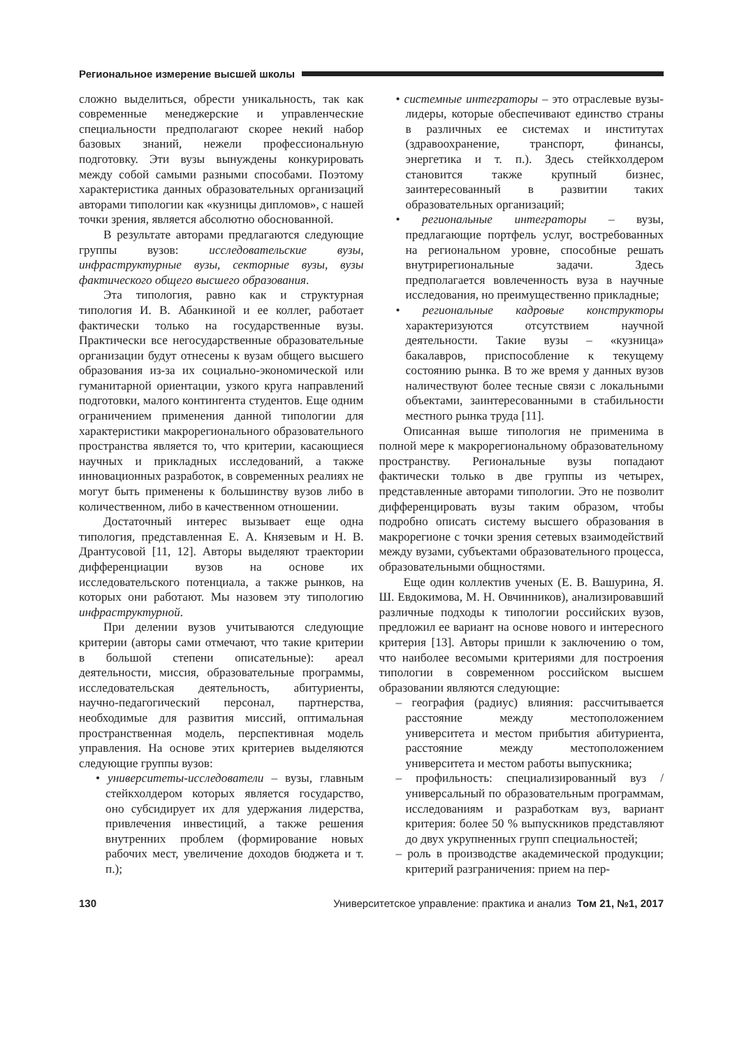Региональное измерение высшей школы
сложно выделиться, обрести уникальность, так как современные менеджерские и управленческие специальности предполагают скорее некий набор базовых знаний, нежели профессиональную подготовку. Эти вузы вынуждены конкурировать между собой самыми разными способами. Поэтому характеристика данных образовательных организаций авторами типологии как «кузницы дипломов», с нашей точки зрения, является абсолютно обоснованной.
В результате авторами предлагаются следующие группы вузов: исследовательские вузы, инфраструктурные вузы, секторные вузы, вузы фактического общего высшего образования.
Эта типология, равно как и структурная типология И. В. Абанкиной и ее коллег, работает фактически только на государственные вузы. Практически все негосударственные образовательные организации будут отнесены к вузам общего высшего образования из-за их социально-экономической или гуманитарной ориентации, узкого круга направлений подготовки, малого контингента студентов. Еще одним ограничением применения данной типологии для характеристики макрорегионального образовательного пространства является то, что критерии, касающиеся научных и прикладных исследований, а также инновационных разработок, в современных реалиях не могут быть применены к большинству вузов либо в количественном, либо в качественном отношении.
Достаточный интерес вызывает еще одна типология, представленная Е. А. Князевым и Н. В. Дрантусовой [11, 12]. Авторы выделяют траектории дифференциации вузов на основе их исследовательского потенциала, а также рынков, на которых они работают. Мы назовем эту типологию инфраструктурной.
При делении вузов учитываются следующие критерии (авторы сами отмечают, что такие критерии в большой степени описательные): ареал деятельности, миссия, образовательные программы, исследовательская деятельность, абитуриенты, научно-педагогический персонал, партнерства, необходимые для развития миссий, оптимальная пространственная модель, перспективная модель управления. На основе этих критериев выделяются следующие группы вузов:
• университеты-исследователи – вузы, главным стейкхолдером которых является государство, оно субсидирует их для удержания лидерства, привлечения инвестиций, а также решения внутренних проблем (формирование новых рабочих мест, увеличение доходов бюджета и т. п.);
• системные интеграторы – это отраслевые вузы-лидеры, которые обеспечивают единство страны в различных ее системах и институтах (здравоохранение, транспорт, финансы, энергетика и т. п.). Здесь стейкхолдером становится также крупный бизнес, заинтересованный в развитии таких образовательных организаций;
• региональные интеграторы – вузы, предлагающие портфель услуг, востребованных на региональном уровне, способные решать внутрирегиональные задачи. Здесь предполагается вовлеченность вуза в научные исследования, но преимущественно прикладные;
• региональные кадровые конструкторы характеризуются отсутствием научной деятельности. Такие вузы – «кузница» бакалавров, приспособление к текущему состоянию рынка. В то же время у данных вузов наличествуют более тесные связи с локальными объектами, заинтересованными в стабильности местного рынка труда [11].
Описанная выше типология не применима в полной мере к макрорегиональному образовательному пространству. Региональные вузы попадают фактически только в две группы из четырех, представленные авторами типологии. Это не позволит дифференцировать вузы таким образом, чтобы подробно описать систему высшего образования в макрорегионе с точки зрения сетевых взаимодействий между вузами, субъектами образовательного процесса, образовательными общностями.
Еще один коллектив ученых (Е. В. Вашурина, Я. Ш. Евдокимова, М. Н. Овчинников), анализировавший различные подходы к типологии российских вузов, предложил ее вариант на основе нового и интересного критерия [13]. Авторы пришли к заключению о том, что наиболее весомыми критериями для построения типологии в современном российском высшем образовании являются следующие:
– география (радиус) влияния: рассчитывается расстояние между местоположением университета и местом прибытия абитуриента, расстояние между местоположением университета и местом работы выпускника;
– профильность: специализированный вуз / универсальный по образовательным программам, исследованиям и разработкам вуз, вариант критерия: более 50 % выпускников представляют до двух укрупненных групп специальностей;
– роль в производстве академической продукции; критерий разграничения: прием на пер-
130 Университетское управление: практика и анализ Том 21, №1, 2017